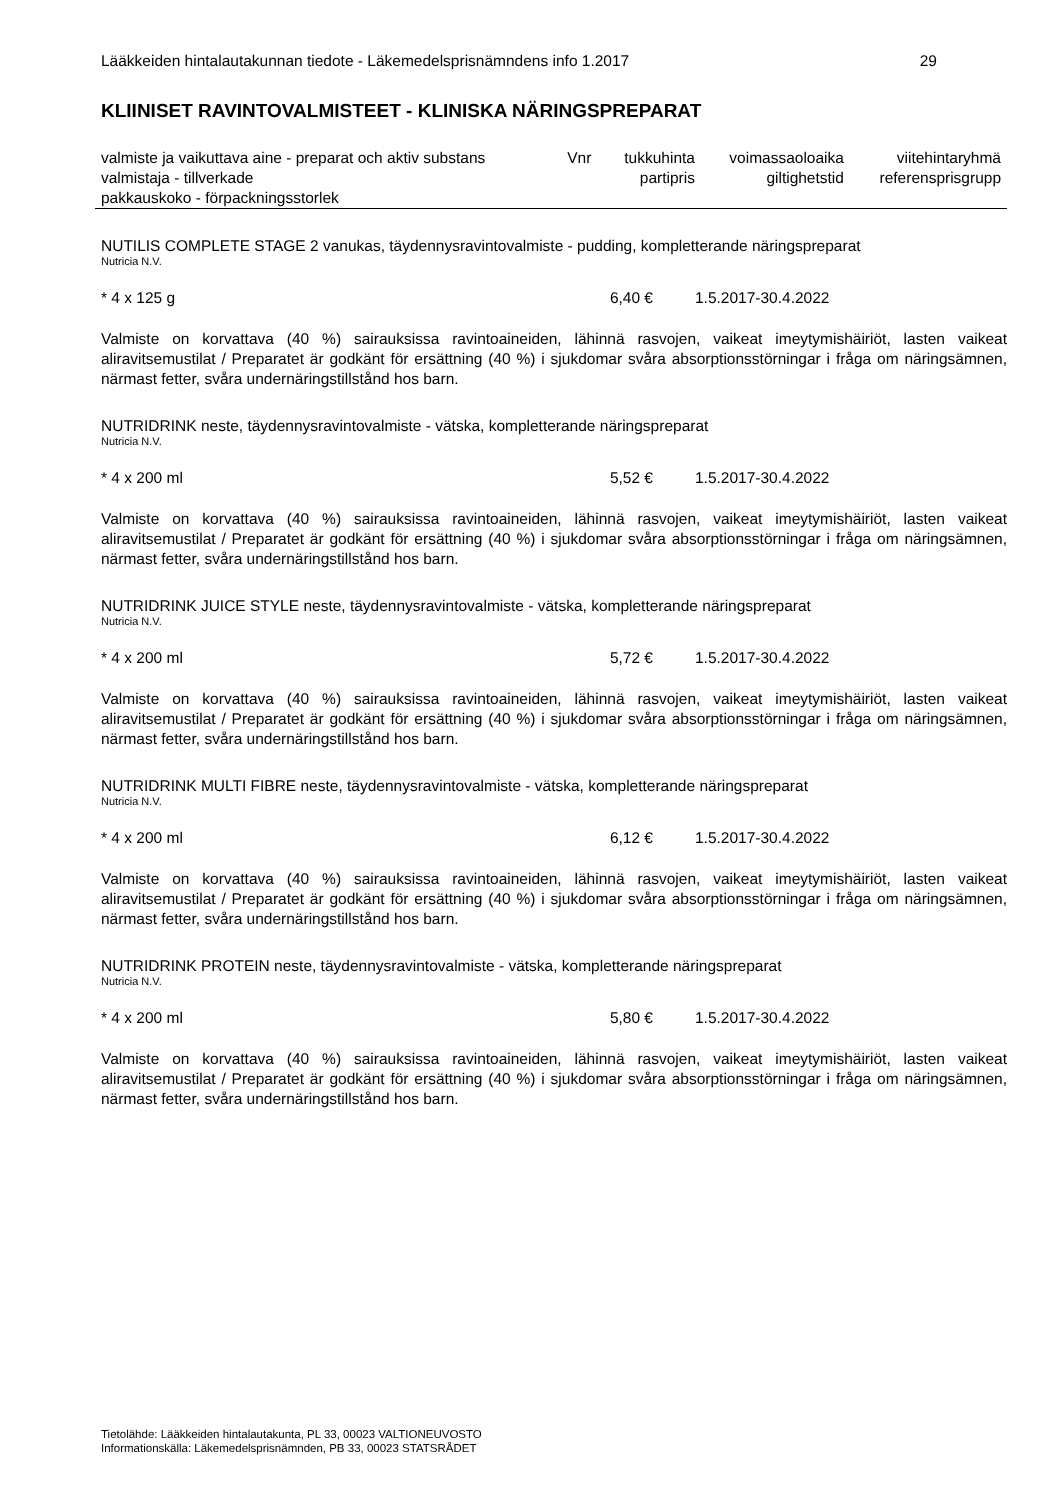Lääkkeiden hintalautakunnan tiedote - Läkemedelsprisnämndens info 1.2017 29
KLIINISET RAVINTOVALMISTEET - KLINISKA NÄRINGSPREPARAT
| valmiste ja vaikuttava aine - preparat och aktiv substans | Vnr | tukkuhinta | voimassaoloaika | viitehintaryhmä |
| valmistaja - tillverkade pakkauskoko - förpackningsstorlek | | partipris | giltighetstid | referensprisgrupp |
NUTILIS COMPLETE STAGE 2 vanukas, täydennysravintovalmiste - pudding, kompletterande näringspreparat
Nutricia N.V.
* 4 x 125 g 6,40 € 1.5.2017-30.4.2022
Valmiste on korvattava (40 %) sairauksissa ravintoaineiden, lähinnä rasvojen, vaikeat imeytymishäiriöt, lasten vaikeat aliravitsemustilat / Preparatet är godkänt för ersättning (40 %) i sjukdomar svåra absorptionsstörningar i fråga om näringsämnen, närmast fetter, svåra undernäringstillstånd hos barn.
NUTRIDRINK neste, täydennysravintovalmiste - vätska, kompletterande näringspreparat
Nutricia N.V.
* 4 x 200 ml 5,52 € 1.5.2017-30.4.2022
Valmiste on korvattava (40 %) sairauksissa ravintoaineiden, lähinnä rasvojen, vaikeat imeytymishäiriöt, lasten vaikeat aliravitsemustilat / Preparatet är godkänt för ersättning (40 %) i sjukdomar svåra absorptionsstörningar i fråga om näringsämnen, närmast fetter, svåra undernäringstillstånd hos barn.
NUTRIDRINK JUICE STYLE neste, täydennysravintovalmiste - vätska, kompletterande näringspreparat
Nutricia N.V.
* 4 x 200 ml 5,72 € 1.5.2017-30.4.2022
Valmiste on korvattava (40 %) sairauksissa ravintoaineiden, lähinnä rasvojen, vaikeat imeytymishäiriöt, lasten vaikeat aliravitsemustilat / Preparatet är godkänt för ersättning (40 %) i sjukdomar svåra absorptionsstörningar i fråga om näringsämnen, närmast fetter, svåra undernäringstillstånd hos barn.
NUTRIDRINK MULTI FIBRE neste, täydennysravintovalmiste - vätska, kompletterande näringspreparat
Nutricia N.V.
* 4 x 200 ml 6,12 € 1.5.2017-30.4.2022
Valmiste on korvattava (40 %) sairauksissa ravintoaineiden, lähinnä rasvojen, vaikeat imeytymishäiriöt, lasten vaikeat aliravitsemustilat / Preparatet är godkänt för ersättning (40 %) i sjukdomar svåra absorptionsstörningar i fråga om näringsämnen, närmast fetter, svåra undernäringstillstånd hos barn.
NUTRIDRINK PROTEIN neste, täydennysravintovalmiste - vätska, kompletterande näringspreparat
Nutricia N.V.
* 4 x 200 ml 5,80 € 1.5.2017-30.4.2022
Valmiste on korvattava (40 %) sairauksissa ravintoaineiden, lähinnä rasvojen, vaikeat imeytymishäiriöt, lasten vaikeat aliravitsemustilat / Preparatet är godkänt för ersättning (40 %) i sjukdomar svåra absorptionsstörningar i fråga om näringsämnen, närmast fetter, svåra undernäringstillstånd hos barn.
Tietolähde: Lääkkeiden hintalautakunta, PL 33, 00023 VALTIONEUVOSTO
Informationskälla: Läkemedelsprisnämnden, PB 33, 00023 STATSRÅDET